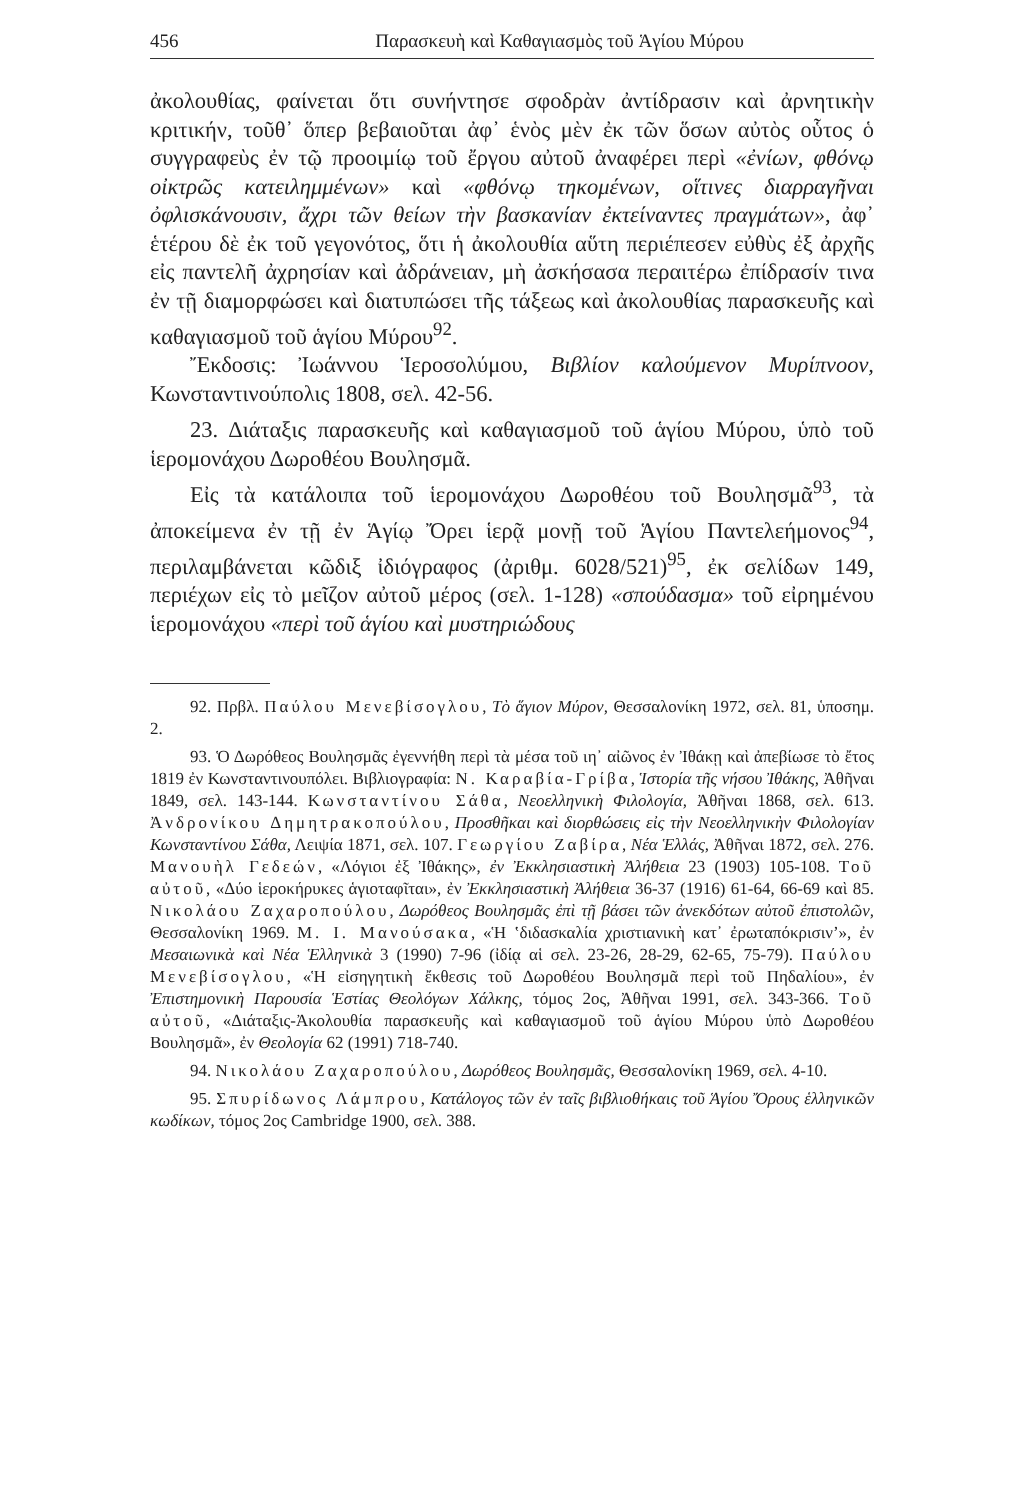456 Παρασκευὴ καὶ Καθαγιασμὸς τοῦ Ἁγίου Μύρου
ἀκολουθίας, φαίνεται ὅτι συνήντησε σφοδρὰν ἀντίδρασιν καὶ ἀρνητικὴν κριτικήν, τοῦθ᾽ ὅπερ βεβαιοῦται ἀφ᾽ ἑνὸς μὲν ἐκ τῶν ὅσων αὐτὸς οὗτος ὁ συγγραφεὺς ἐν τῷ προοιμίῳ τοῦ ἔργου αὐτοῦ ἀναφέρει περὶ «ἐνίων, φθόνῳ οἰκτρῶς κατειλημμένων» καὶ «φθόνῳ τηκομένων, οἵτινες διαρραγῆναι ὀφλισκάνουσιν, ἄχρι τῶν θείων τὴν βασκανίαν ἐκτείναντες πραγμάτων», ἀφ᾽ ἑτέρου δὲ ἐκ τοῦ γεγονότος, ὅτι ἡ ἀκολουθία αὕτη περιέπεσεν εὐθὺς ἐξ ἀρχῆς εἰς παντελῆ ἀχρησίαν καὶ ἀδράνειαν, μὴ ἀσκήσασα περαιτέρω ἐπίδρασίν τινα ἐν τῇ διαμορφώσει καὶ διατυπώσει τῆς τάξεως καὶ ἀκολουθίας παρασκευῆς καὶ καθαγιασμοῦ τοῦ ἁγίου Μύρου<sup>92</sup>.
Ἔκδοσις: Ἰωάννου Ἱεροσολύμου, Βιβλίον καλούμενον Μυρίπνοον, Κωνσταντινούπολις 1808, σελ. 42-56.
23. Διάταξις παρασκευῆς καὶ καθαγιασμοῦ τοῦ ἁγίου Μύρου, ὑπὸ τοῦ ἱερομονάχου Δωροθέου Βουλησμᾶ.
Εἰς τὰ κατάλοιπα τοῦ ἱερομονάχου Δωροθέου τοῦ Βουλησμᾶ<sup>93</sup>, τὰ ἀποκείμενα ἐν τῇ ἐν Ἁγίῳ Ὄρει ἱερᾷ μονῇ τοῦ Ἁγίου Παντελεήμονος<sup>94</sup>, περιλαμβάνεται κῶδιξ ἰδιόγραφος (ἀριθμ. 6028/521)<sup>95</sup>, ἐκ σελίδων 149, περιέχων εἰς τὸ μεῖζον αὐτοῦ μέρος (σελ. 1-128) «σπούδασμα» τοῦ εἰρημένου ἱερομονάχου «περὶ τοῦ ἁγίου καὶ μυστηριώδους
92. Πρβλ. Παύλου Μενεβίσογλου, Τὸ ἅγιον Μύρον, Θεσσαλονίκη 1972, σελ. 81, ὑποσημ. 2.
93. Ὁ Δωρόθεος Βουλησμᾶς ἐγεννήθη περὶ τὰ μέσα τοῦ ιη᾽ αἰῶνος ἐν Ἰθάκῃ καὶ ἀπεβίωσε τὸ ἔτος 1819 ἐν Κωνσταντινουπόλει. Βιβλιογραφία: Ν. Καραβία-Γρίβα, Ἱστορία τῆς νήσου Ἰθάκης, Ἀθῆναι 1849, σελ. 143-144. Κωνσταντίνου Σάθα, Νεοελληνικὴ Φιλολογία, Ἀθῆναι 1868, σελ. 613. Ἀνδρονίκου Δημητρακοπούλου, Προσθῆκαι καὶ διορθώσεις εἰς τὴν Νεοελληνικὴν Φιλολογίαν Κωνσταντίνου Σάθα, Λειψία 1871, σελ. 107. Γεωργίου Ζαβίρα, Νέα Ἑλλάς, Ἀθῆναι 1872, σελ. 276. Μανουὴλ Γεδεών, «Λόγιοι ἐξ Ἰθάκης», ἐν Ἐκκλησιαστικὴ Ἀλήθεια 23 (1903) 105-108. Τοῦ αὐτοῦ, «Δύο ἱεροκήρυκες ἁγιοταφῖται», ἐν Ἐκκλησιαστικὴ Ἀλήθεια 36-37 (1916) 61-64, 66-69 καὶ 85. Νικολάου Ζαχαροπούλου, Δωρόθεος Βουλησμᾶς ἐπὶ τῇ βάσει τῶν ἀνεκδότων αὐτοῦ ἐπιστολῶν, Θεσσαλονίκη 1969. Μ. Ι. Μανούσακα, «Ἡ ‛διδασκαλία χριστιανικὴ κατ᾽ ἐρωταπόκρισιν’», ἐν Μεσαιωνικὰ καὶ Νέα Ἑλληνικὰ 3 (1990) 7-96 (ἰδίᾳ αἱ σελ. 23-26, 28-29, 62-65, 75-79). Παύλου Μενεβίσογλου, «Ἡ εἰσηγητικὴ ἔκθεσις τοῦ Δωροθέου Βουλησμᾶ περὶ τοῦ Πηδαλίου», ἐν Ἐπιστημονικὴ Παρουσία Ἑστίας Θεολόγων Χάλκης, τόμος 2ος, Ἀθῆναι 1991, σελ. 343-366. Τοῦ αὐτοῦ, «Διάταξις-Ἀκολουθία παρασκευῆς καὶ καθαγιασμοῦ τοῦ ἁγίου Μύρου ὑπὸ Δωροθέου Βουλησμᾶ», ἐν Θεολογία 62 (1991) 718-740.
94. Νικολάου Ζαχαροπούλου, Δωρόθεος Βουλησμᾶς, Θεσσαλονίκη 1969, σελ. 4-10.
95. Σπυρίδωνος Λάμπρου, Κατάλογος τῶν ἐν ταῖς βιβλιοθήκαις τοῦ Ἁγίου Ὄρους ἑλληνικῶν κωδίκων, τόμος 2ος Cambridge 1900, σελ. 388.